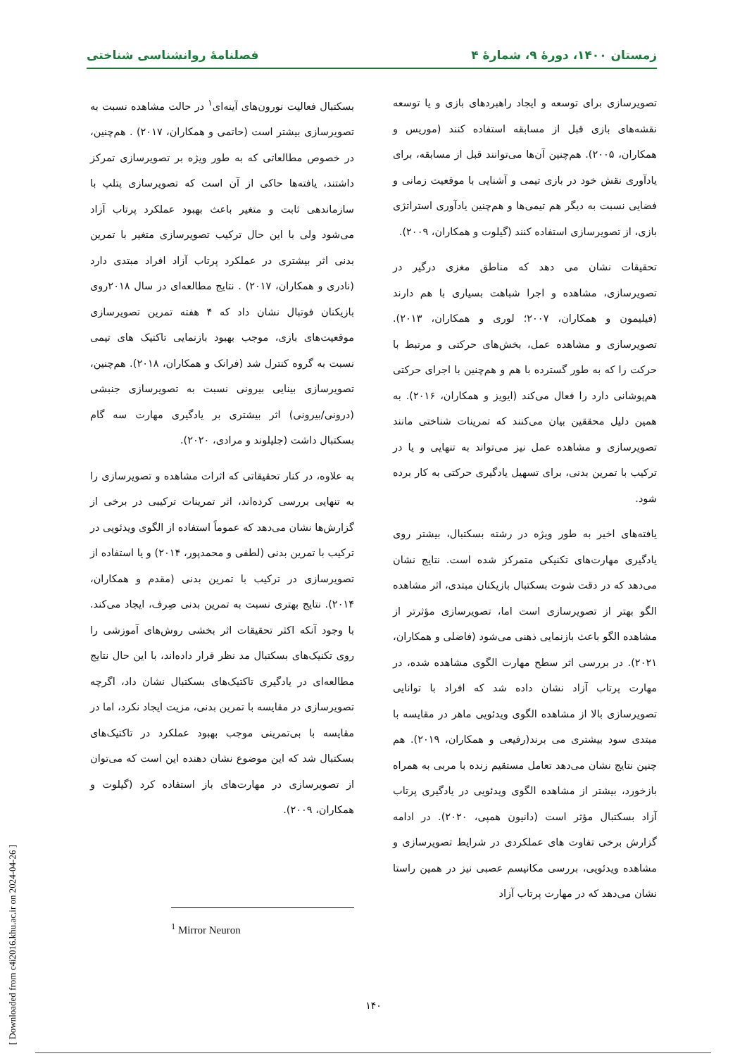زمستان ۱۴۰۰، دورهٔ ۹، شمارهٔ ۴ فصلنامهٔ روانشناسی شناختی
تصویرسازی برای توسعه و ایجاد راهبردهای بازی و یا توسعه نقشه‌های بازی قبل از مسابقه استفاده کنند (موریس و همکاران، ۲۰۰۵). هم‌چنین آن‌ها می‌توانند قبل از مسابقه، برای یادآوری نقش خود در بازی تیمی و آشنایی با موقعیت زمانی و فضایی نسبت به دیگر هم تیمی‌ها و هم‌چنین یادآوری استراتژی بازی، از تصویرسازی استفاده کنند (گیلوت و همکاران، ۲۰۰۹).
تحقیقات نشان می دهد که مناطق مغزی درگیر در تصویرسازی، مشاهده و اجرا شباهت بسیاری با هم دارند (فیلیمون و همکاران، ۲۰۰۷؛ لوری و همکاران، ۲۰۱۳). تصویرسازی و مشاهده عمل، بخش‌های حرکتی و مرتبط با حرکت را که به طور گسترده با هم و هم‌چنین با اجرای حرکتی هم‌پوشانی دارد را فعال می‌کند (ایویز و همکاران، ۲۰۱۶). به همین دلیل محققین بیان می‌کنند که تمرینات شناختی مانند تصویرسازی و مشاهده عمل نیز می‌تواند به تنهایی و یا در ترکیب با تمرین بدنی، برای تسهیل یادگیری حرکتی به کار برده شود.
یافته‌های اخیر به طور ویژه در رشته بسکتبال، بیشتر روی یادگیری مهارت‌های تکنیکی متمرکز شده است. نتایج نشان می‌دهد که در دقت شوت بسکتبال بازیکنان مبتدی، اثر مشاهده الگو بهتر از تصویرسازی است اما، تصویرسازی مؤثرتر از مشاهده الگو باعث بازنمایی ذهنی می‌شود (فاضلی و همکاران، ۲۰۲۱). در بررسی اثر سطح مهارت الگوی مشاهده شده، در مهارت پرتاب آزاد نشان داده شد که افراد با توانایی تصویرسازی بالا از مشاهده الگوی ویدئویی ماهر در مقایسه با مبتدی سود بیشتری می برند(رفیعی و همکاران، ۲۰۱۹). هم چنین نتایج نشان می‌دهد تعامل مستقیم زنده با مربی به همراه بازخورد، بیشتر از مشاهده الگوی ویدئویی در یادگیری پرتاب آزاد بسکتبال مؤثر است (دانیون همپی، ۲۰۲۰). در ادامه گزارش برخی تفاوت های عملکردی در شرایط تصویرسازی و مشاهده ویدئویی، بررسی مکانیسم عصبی نیز در همین راستا نشان می‌دهد که در مهارت پرتاب آزاد
بسکتبال فعالیت نورون‌های آینه‌ای<sup>۱</sup> در حالت مشاهده نسبت به تصویرسازی بیشتر است (حاتمی و همکاران، ۲۰۱۷) . هم‌چنین، در خصوص مطالعاتی که به طور ویژه بر تصویرسازی تمرکز داشتند، یافته‌ها حاکی از آن است که تصویرسازی پتلپ با سازماندهی ثابت و متغیر باعث بهبود عملکرد پرتاب آزاد می‌شود ولی با این حال ترکیب تصویرسازی متغیر با تمرین بدنی اثر بیشتری در عملکرد پرتاب آزاد افراد مبتدی دارد (نادری و همکاران، ۲۰۱۷) . نتایج مطالعه‌ای در سال ۲۰۱۸روی بازیکنان فوتبال نشان داد که ۴ هفته تمرین تصویرسازی موقعیت‌های بازی، موجب بهبود بازنمایی تاکتیک های تیمی نسبت به گروه کنترل شد (فرانک و همکاران، ۲۰۱۸). هم‌چنین، تصویرسازی بینایی بیرونی نسبت به تصویرسازی جنبشی (درونی/بیرونی) اثر بیشتری بر یادگیری مهارت سه گام بسکتبال داشت (جلیلوند و مرادی، ۲۰۲۰).
به علاوه، در کنار تحقیقاتی که اثرات مشاهده و تصویرسازی را به تنهایی بررسی کرده‌اند، اثر تمرینات ترکیبی در برخی از گزارش‌ها نشان می‌دهد که عموماً استفاده از الگوی ویدئویی در ترکیب با تمرین بدنی (لطفی و محمدپور، ۲۰۱۴) و یا استفاده از تصویرسازی در ترکیب با تمرین بدنی (مقدم و همکاران، ۲۰۱۴). نتایج بهتری نسبت به تمرین بدنی صِرف، ایجاد می‌کند. با وجود آنکه اکثر تحقیقات اثر بخشی روش‌های آموزشی را روی تکنیک‌های بسکتبال مد نظر قرار داده‌اند، با این حال نتایج مطالعه‌ای در یادگیری تاکتیک‌های بسکتبال نشان داد، اگرچه تصویرسازی در مقایسه با تمرین بدنی، مزیت ایجاد نکرد، اما در مقایسه با بی‌تمرینی موجب بهبود عملکرد در تاکتیک‌های بسکتبال شد که این موضوع نشان دهنده این است که می‌توان از تصویرسازی در مهارت‌های باز استفاده کرد (گیلوت و همکاران، ۲۰۰۹).
<sup>1</sup> Mirror Neuron
[ Downloaded from c4i2016.khu.ac.ir on 2024-04-26 ]
۱۴۰